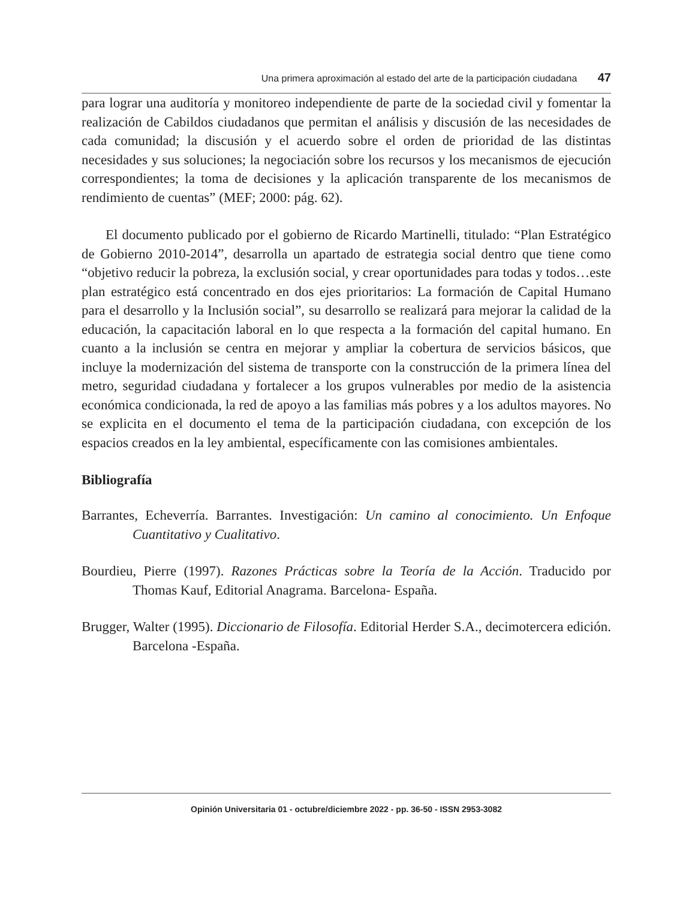Una primera aproximación al estado del arte de la participación ciudadana 47
para lograr una auditoría y monitoreo independiente de parte de la sociedad civil y fomentar la realización de Cabildos ciudadanos que permitan el análisis y discusión de las necesidades de cada comunidad; la discusión y el acuerdo sobre el orden de prioridad de las distintas necesidades y sus soluciones; la negociación sobre los recursos y los mecanismos de ejecución correspondientes; la toma de decisiones y la aplicación transparente de los mecanismos de rendimiento de cuentas” (MEF; 2000: pág. 62).
El documento publicado por el gobierno de Ricardo Martinelli, titulado: “Plan Estratégico de Gobierno 2010-2014”, desarrolla un apartado de estrategia social dentro que tiene como “objetivo reducir la pobreza, la exclusión social, y crear oportunidades para todas y todos…este plan estratégico está concentrado en dos ejes prioritarios: La formación de Capital Humano para el desarrollo y la Inclusión social”, su desarrollo se realizará para mejorar la calidad de la educación, la capacitación laboral en lo que respecta a la formación del capital humano. En cuanto a la inclusión se centra en mejorar y ampliar la cobertura de servicios básicos, que incluye la modernización del sistema de transporte con la construcción de la primera línea del metro, seguridad ciudadana y fortalecer a los grupos vulnerables por medio de la asistencia económica condicionada, la red de apoyo a las familias más pobres y a los adultos mayores. No se explicita en el documento el tema de la participación ciudadana, con excepción de los espacios creados en la ley ambiental, específicamente con las comisiones ambientales.
Bibliografía
Barrantes, Echeverría. Barrantes. Investigación: Un camino al conocimiento. Un Enfoque Cuantitativo y Cualitativo.
Bourdieu, Pierre (1997). Razones Prácticas sobre la Teoría de la Acción. Traducido por Thomas Kauf, Editorial Anagrama. Barcelona- España.
Brugger, Walter (1995). Diccionario de Filosofía. Editorial Herder S.A., decimotercera edición. Barcelona -España.
Opinión Universitaria 01 - octubre/diciembre 2022 - pp. 36-50 - ISSN 2953-3082